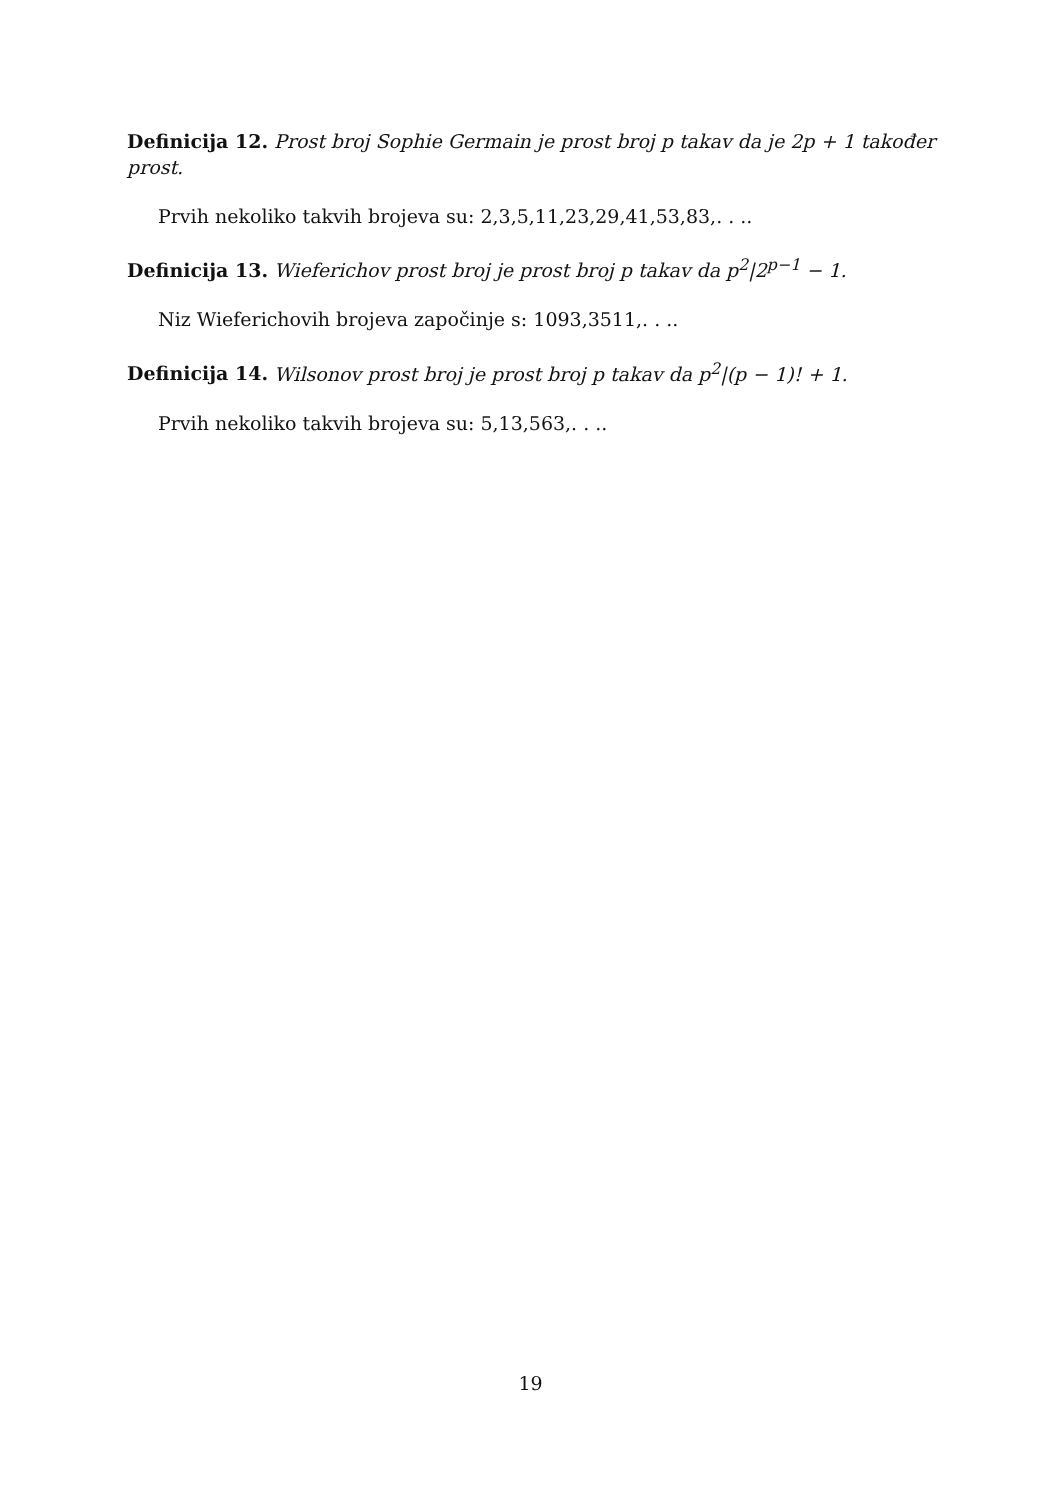Definicija 12. Prost broj Sophie Germain je prost broj p takav da je 2p + 1 također prost.
Prvih nekoliko takvih brojeva su: 2,3,5,11,23,29,41,53,83,. . ..
Definicija 13. Wieferichov prost broj je prost broj p takav da p<sup>2</sup>|2<sup>p−1</sup> − 1.
Niz Wieferichovih brojeva započinje s: 1093,3511,. . ..
Definicija 14. Wilsonov prost broj je prost broj p takav da p<sup>2</sup>|(p − 1)! + 1.
Prvih nekoliko takvih brojeva su: 5,13,563,. . ..
19